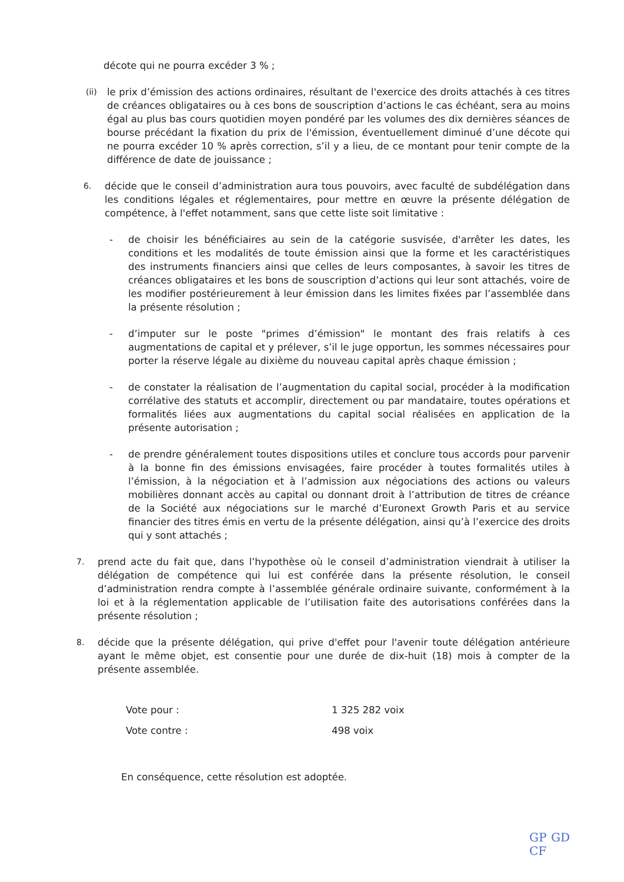décote qui ne pourra excéder 3 % ;
(ii)
le prix d’émission des actions ordinaires, résultant de l'exercice des droits attachés à ces titres de créances obligataires ou à ces bons de souscription d’actions le cas échéant, sera au moins égal au plus bas cours quotidien moyen pondéré par les volumes des dix dernières séances de bourse précédant la fixation du prix de l'émission, éventuellement diminué d’une décote qui ne pourra excéder 10 % après correction, s’il y a lieu, de ce montant pour tenir compte de la différence de date de jouissance ;
6.
décide que le conseil d’administration aura tous pouvoirs, avec faculté de subdélégation dans les conditions légales et réglementaires, pour mettre en œuvre la présente délégation de compétence, à l'effet notamment, sans que cette liste soit limitative :
- de choisir les bénéficiaires au sein de la catégorie susvisée, d'arrêter les dates, les conditions et les modalités de toute émission ainsi que la forme et les caractéristiques des instruments financiers ainsi que celles de leurs composantes, à savoir les titres de créances obligataires et les bons de souscription d’actions qui leur sont attachés, voire de les modifier postérieurement à leur émission dans les limites fixées par l’assemblée dans la présente résolution ;
- d’imputer sur le poste "primes d’émission" le montant des frais relatifs à ces augmentations de capital et y prélever, s’il le juge opportun, les sommes nécessaires pour porter la réserve légale au dixième du nouveau capital après chaque émission ;
- de constater la réalisation de l’augmentation du capital social, procéder à la modification corrélative des statuts et accomplir, directement ou par mandataire, toutes opérations et formalités liées aux augmentations du capital social réalisées en application de la présente autorisation ;
- de prendre généralement toutes dispositions utiles et conclure tous accords pour parvenir à la bonne fin des émissions envisagées, faire procéder à toutes formalités utiles à l’émission, à la négociation et à l’admission aux négociations des actions ou valeurs mobilières donnant accès au capital ou donnant droit à l’attribution de titres de créance de la Société aux négociations sur le marché d’Euronext Growth Paris et au service financier des titres émis en vertu de la présente délégation, ainsi qu’à l’exercice des droits qui y sont attachés ;
7.
prend acte du fait que, dans l’hypothèse où le conseil d’administration viendrait à utiliser la délégation de compétence qui lui est conférée dans la présente résolution, le conseil d’administration rendra compte à l’assemblée générale ordinaire suivante, conformément à la loi et à la réglementation applicable de l’utilisation faite des autorisations conférées dans la présente résolution ;
8.
décide que la présente délégation, qui prive d'effet pour l'avenir toute délégation antérieure ayant le même objet, est consentie pour une durée de dix-huit (18) mois à compter de la présente assemblée.
| Vote pour : | 1 325 282 voix |
| Vote contre : | 498 voix |
En conséquence, cette résolution est adoptée.
GP GD CF